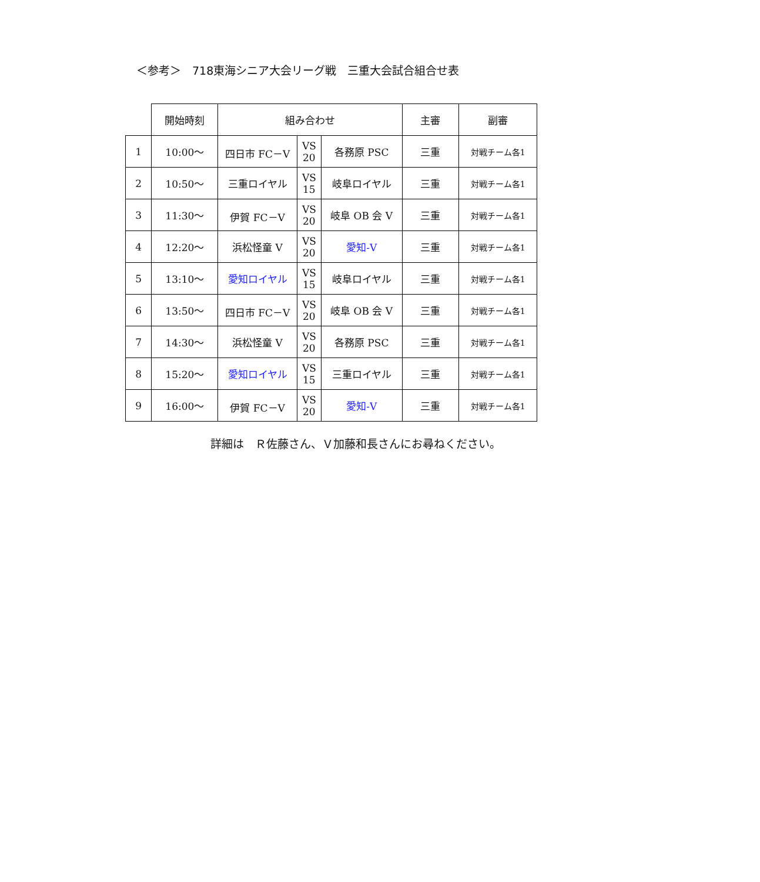＜参考＞　718東海シニア大会リーグ戦　三重大会試合組合せ表
| | 開始時刻 | 組み合わせ | | | 主審 | 副審 |
| --- | --- | --- | --- | --- | --- | --- |
| 1 | 10:00～ | 四日市 FC－V | VS 20 | 各務原 PSC | 三重 | 対戦チーム各1 |
| 2 | 10:50～ | 三重ロイヤル | VS 15 | 岐阜ロイヤル | 三重 | 対戦チーム各1 |
| 3 | 11:30～ | 伊賀 FC－V | VS 20 | 岐阜 OB 会 V | 三重 | 対戦チーム各1 |
| 4 | 12:20～ | 浜松怪童 V | VS 20 | 愛知-V | 三重 | 対戦チーム各1 |
| 5 | 13:10～ | 愛知ロイヤル | VS 15 | 岐阜ロイヤル | 三重 | 対戦チーム各1 |
| 6 | 13:50～ | 四日市 FC－V | VS 20 | 岐阜 OB 会 V | 三重 | 対戦チーム各1 |
| 7 | 14:30～ | 浜松怪童 V | VS 20 | 各務原 PSC | 三重 | 対戦チーム各1 |
| 8 | 15:20～ | 愛知ロイヤル | VS 15 | 三重ロイヤル | 三重 | 対戦チーム各1 |
| 9 | 16:00～ | 伊賀 FC－V | VS 20 | 愛知-V | 三重 | 対戦チーム各1 |
詳細は　Ｒ佐藤さん、Ｖ加藤和長さんにお尋ねください。